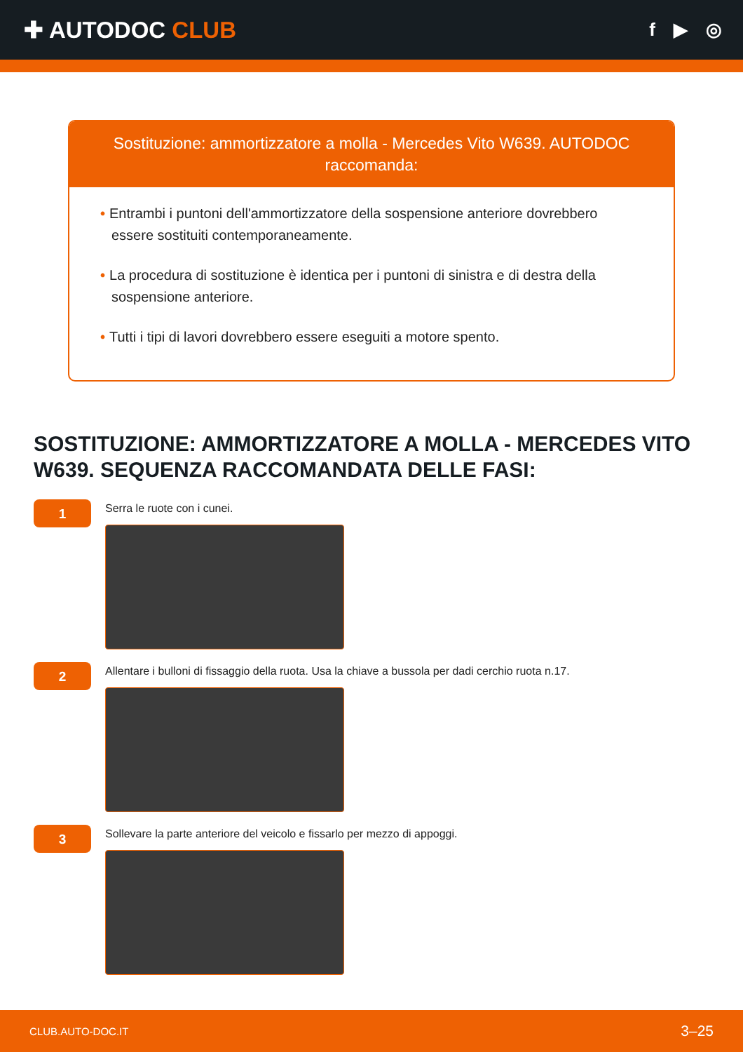✚ AUTODOC CLUB
f ▶ ◎
Sostituzione: ammortizzatore a molla - Mercedes Vito W639. AUTODOC raccomanda:
• Entrambi i puntoni dell'ammortizzatore della sospensione anteriore dovrebbero essere sostituiti contemporaneamente.
• La procedura di sostituzione è identica per i puntoni di sinistra e di destra della sospensione anteriore.
• Tutti i tipi di lavori dovrebbero essere eseguiti a motore spento.
SOSTITUZIONE: AMMORTIZZATORE A MOLLA - MERCEDES VITO W639. SEQUENZA RACCOMANDATA DELLE FASI:
1
Serra le ruote con i cunei.
2
Allentare i bulloni di fissaggio della ruota. Usa la chiave a bussola per dadi cerchio ruota n.17.
3
Sollevare la parte anteriore del veicolo e fissarlo per mezzo di appoggi.
CLUB.AUTO-DOC.IT 3–25